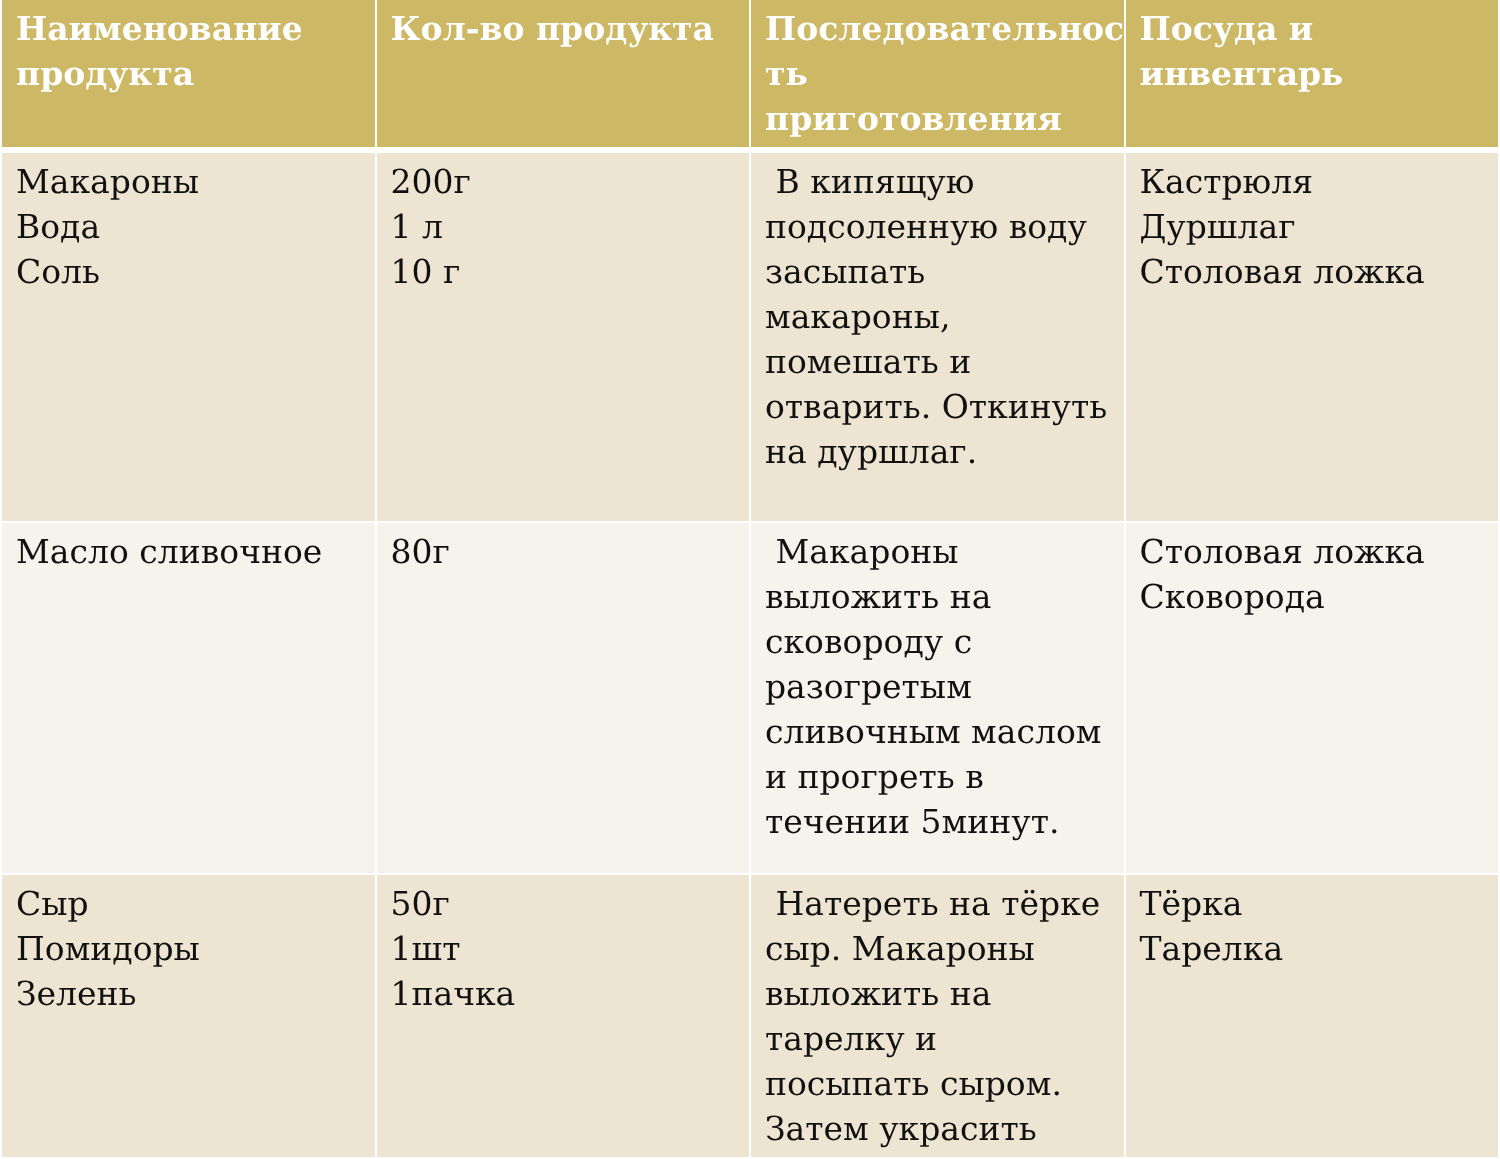| Наименование продукта | Кол-во продукта | Последовательнос ть приготовления | Посуда и инвентарь |
| --- | --- | --- | --- |
| Макароны Вода Соль | 200г 1 л 10 г | В кипящую подсоленную воду засыпать макароны, помешать и отварить. Откинуть на дуршлаг. | Кастрюля Дуршлаг Столовая ложка |
| Масло сливочное | 80г | Макароны выложить на сковороду с разогретым сливочным маслом и прогреть в течении 5минут. | Столовая ложка Сковорода |
| Сыр Помидоры Зелень | 50г 1шт 1пачка | Натереть на тёрке сыр. Макароны выложить на тарелку и посыпать сыром. Затем украсить | Тёрка Тарелка |